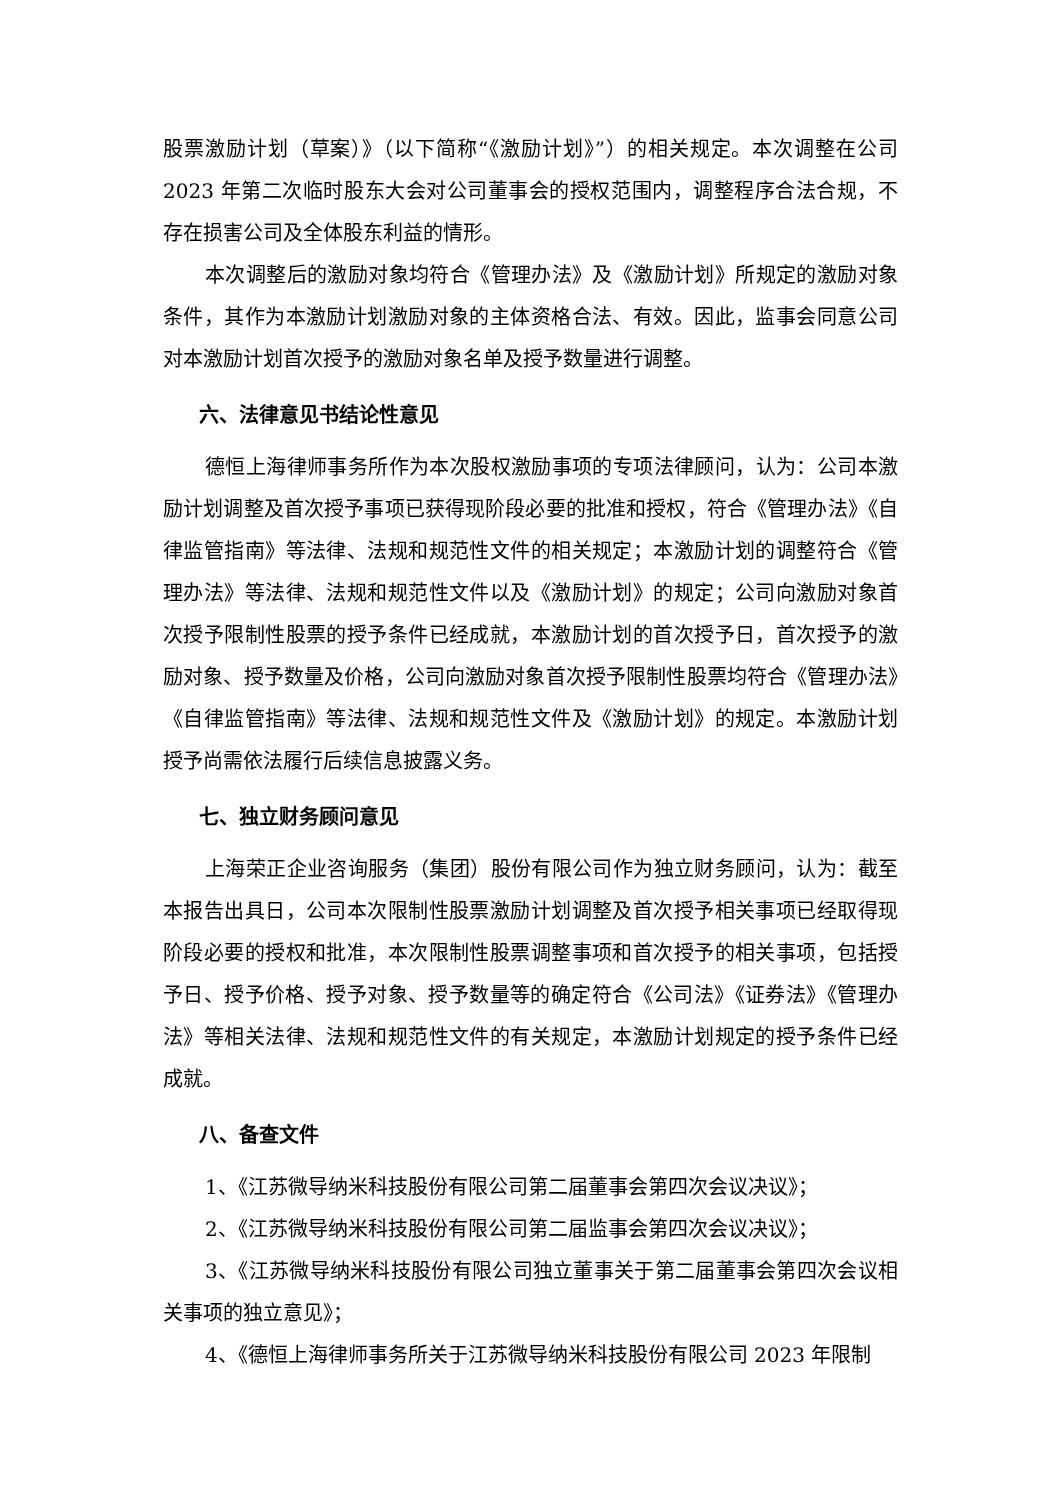股票激励计划（草案）》（以下简称“《激励计划》”）的相关规定。本次调整在公司 2023 年第二次临时股东大会对公司董事会的授权范围内，调整程序合法合规，不存在损害公司及全体股东利益的情形。
本次调整后的激励对象均符合《管理办法》及《激励计划》所规定的激励对象条件，其作为本激励计划激励对象的主体资格合法、有效。因此，监事会同意公司对本激励计划首次授予的激励对象名单及授予数量进行调整。
六、法律意见书结论性意见
德恒上海律师事务所作为本次股权激励事项的专项法律顾问，认为：公司本激励计划调整及首次授予事项已获得现阶段必要的批准和授权，符合《管理办法》《自律监管指南》等法律、法规和规范性文件的相关规定；本激励计划的调整符合《管理办法》等法律、法规和规范性文件以及《激励计划》的规定；公司向激励对象首次授予限制性股票的授予条件已经成就，本激励计划的首次授予日，首次授予的激励对象、授予数量及价格，公司向激励对象首次授予限制性股票均符合《管理办法》《自律监管指南》等法律、法规和规范性文件及《激励计划》的规定。本激励计划授予尚需依法履行后续信息披露义务。
七、独立财务顾问意见
上海荣正企业咨询服务（集团）股份有限公司作为独立财务顾问，认为：截至本报告出具日，公司本次限制性股票激励计划调整及首次授予相关事项已经取得现阶段必要的授权和批准，本次限制性股票调整事项和首次授予的相关事项，包括授予日、授予价格、授予对象、授予数量等的确定符合《公司法》《证券法》《管理办法》等相关法律、法规和规范性文件的有关规定，本激励计划规定的授予条件已经成就。
八、备查文件
1、《江苏微导纳米科技股份有限公司第二届董事会第四次会议决议》；
2、《江苏微导纳米科技股份有限公司第二届监事会第四次会议决议》；
3、《江苏微导纳米科技股份有限公司独立董事关于第二届董事会第四次会议相关事项的独立意见》；
4、《德恒上海律师事务所关于江苏微导纳米科技股份有限公司 2023 年限制